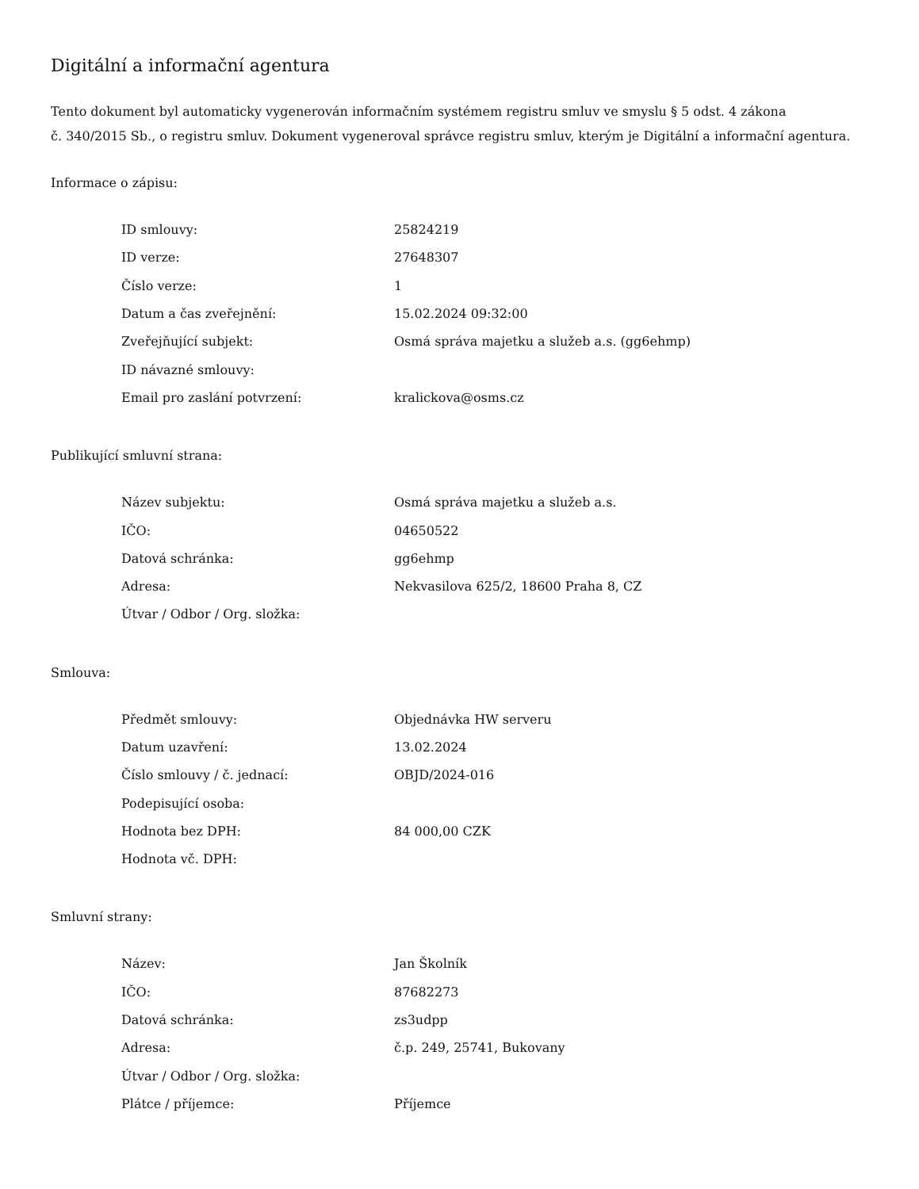Digitální a informační agentura
Tento dokument byl automaticky vygenerován informačním systémem registru smluv ve smyslu § 5 odst. 4 zákona
č. 340/2015 Sb., o registru smluv. Dokument vygeneroval správce registru smluv, kterým je Digitální a informační agentura.
Informace o zápisu:
| ID smlouvy: | 25824219 |
| ID verze: | 27648307 |
| Číslo verze: | 1 |
| Datum a čas zveřejnění: | 15.02.2024 09:32:00 |
| Zveřejňující subjekt: | Osmá správa majetku a služeb a.s. (gg6ehmp) |
| ID návazné smlouvy: | |
| Email pro zaslání potvrzení: | kralickova@osms.cz |
Publikující smluvní strana:
| Název subjektu: | Osmá správa majetku a služeb a.s. |
| IČO: | 04650522 |
| Datová schránka: | gg6ehmp |
| Adresa: | Nekvasilova 625/2, 18600 Praha 8, CZ |
| Útvar / Odbor / Org. složka: | |
Smlouva:
| Předmět smlouvy: | Objednávka HW serveru |
| Datum uzavření: | 13.02.2024 |
| Číslo smlouvy / č. jednací: | OBJD/2024-016 |
| Podepisující osoba: | |
| Hodnota bez DPH: | 84 000,00 CZK |
| Hodnota vč. DPH: | |
Smluvní strany:
| Název: | Jan Školník |
| IČO: | 87682273 |
| Datová schránka: | zs3udpp |
| Adresa: | č.p. 249, 25741, Bukovany |
| Útvar / Odbor / Org. složka: | |
| Plátce / příjemce: | Příjemce |